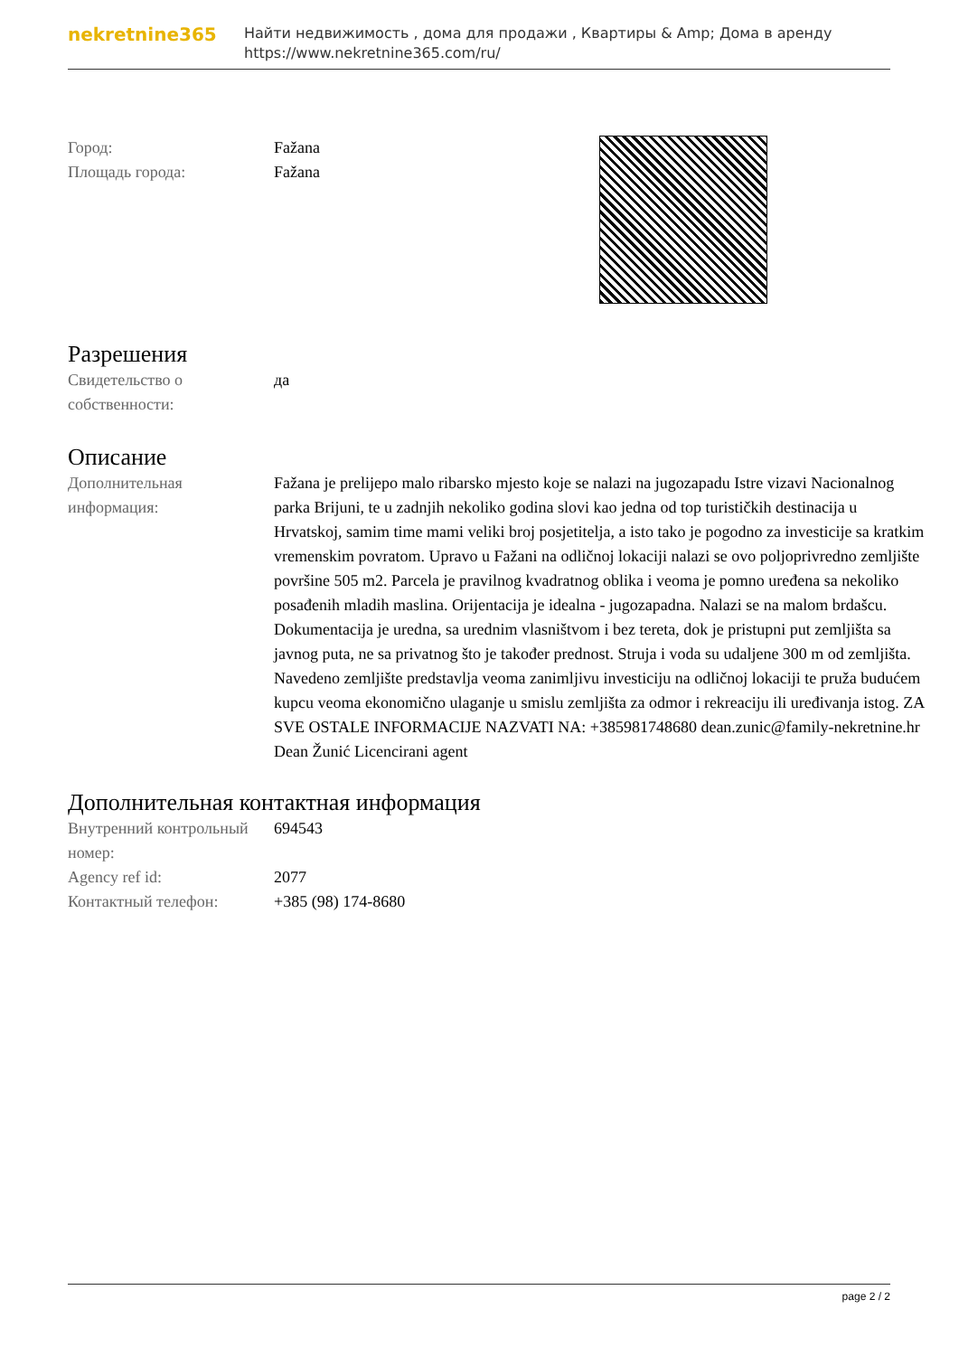nekretnine365
Найти недвижимость , дома для продажи , Квартиры & Amp; Дома в аренду
https://www.nekretnine365.com/ru/
| Город: | Fažana |
| Площадь города: | Fažana |
Разрешения
| Свидетельство о собственности: | да |
Описание
| Дополнительная информация: | Fažana je prelijepo malo ribarsko mjesto koje se nalazi na jugozapadu Istre vizavi Nacionalnog parka Brijuni, te u zadnjih nekoliko godina slovi kao jedna od top turističkih destinacija u Hrvatskoj, samim time mami veliki broj posjetitelja, a isto tako je pogodno za investicije sa kratkim vremenskim povratom. Upravo u Fažani na odličnoj lokaciji nalazi se ovo poljoprivredno zemljište površine 505 m2. Parcela je pravilnog kvadratnog oblika i veoma je pomno uređena sa nekoliko posađenih mladih maslina. Orijentacija je idealna - jugozapadna. Nalazi se na malom brdašcu. Dokumentacija je uredna, sa urednim vlasništvom i bez tereta, dok je pristupni put zemljišta sa javnog puta, ne sa privatnog što je također prednost. Struja i voda su udaljene 300 m od zemljišta. Navedeno zemljište predstavlja veoma zanimljivu investiciju na odličnoj lokaciji te pruža budućem kupcu veoma ekonomično ulaganje u smislu zemljišta za odmor i rekreaciju ili uređivanja istog. ZA SVE OSTALE INFORMACIJE NAZVATI NA: +385981748680 dean.zunic@family-nekretnine.hr Dean Žunić Licencirani agent |
Дополнительная контактная информация
| Внутренний контрольный номер: | 694543 |
| Agency ref id: | 2077 |
| Контактный телефон: | +385 (98) 174-8680 |
page 2 / 2